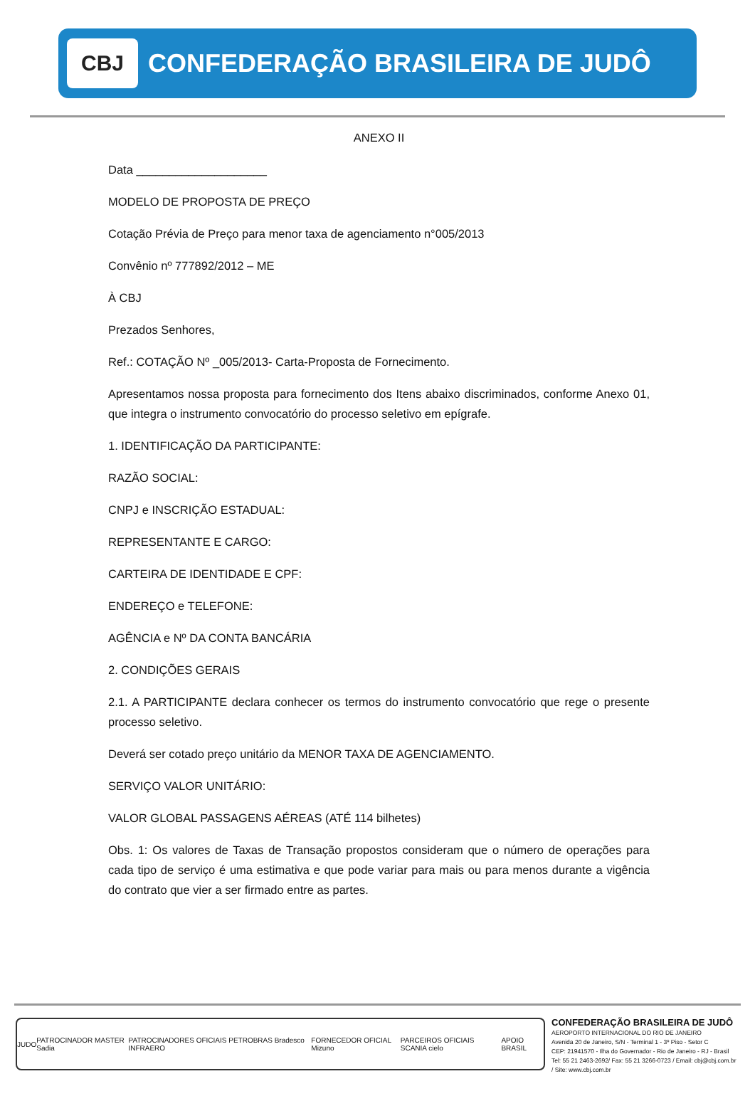CBJ
CONFEDERAÇÃO BRASILEIRA DE JUDÔ
ANEXO II
Data ____________________
MODELO DE PROPOSTA DE PREÇO
Cotação Prévia de Preço para menor taxa de agenciamento n°005/2013
Convênio nº 777892/2012 – ME
À CBJ
Prezados Senhores,
Ref.: COTAÇÃO Nº _005/2013- Carta-Proposta de Fornecimento.
Apresentamos nossa proposta para fornecimento dos Itens abaixo discriminados, conforme Anexo 01, que integra o instrumento convocatório do processo seletivo em epígrafe.
1. IDENTIFICAÇÃO DA PARTICIPANTE:
RAZÃO SOCIAL:
CNPJ e INSCRIÇÃO ESTADUAL:
REPRESENTANTE E CARGO:
CARTEIRA DE IDENTIDADE E CPF:
ENDEREÇO e TELEFONE:
AGÊNCIA e Nº DA CONTA BANCÁRIA
2. CONDIÇÕES GERAIS
2.1. A PARTICIPANTE declara conhecer os termos do instrumento convocatório que rege o presente processo seletivo.
Deverá ser cotado preço unitário da MENOR TAXA DE AGENCIAMENTO.
SERVIÇO VALOR UNITÁRIO:
VALOR GLOBAL PASSAGENS AÉREAS (ATÉ 114 bilhetes)
Obs. 1: Os valores de Taxas de Transação propostos consideram que o número de operações para cada tipo de serviço é uma estimativa e que pode variar para mais ou para menos durante a vigência do contrato que vier a ser firmado entre as partes.
JUDO PATROCINADOR MASTER Sadia PATROCINADORES OFICIAIS PETROBRAS Bradesco INFRAERO FORNECEDOR OFICIAL Mizuno PARCEIROS OFICIAIS SCANIA cielo APOIO BRASIL
CONFEDERAÇÃO BRASILEIRA DE JUDÔ
AEROPORTO INTERNACIONAL DO RIO DE JANEIRO
Avenida 20 de Janeiro, S/N - Terminal 1 - 3º Piso - Setor C
CEP: 21941570 - Ilha do Governador - Rio de Janeiro - RJ - Brasil
Tel: 55 21 2463-2692/ Fax: 55 21 3266-0723 / Email: cbj@cbj.com.br / Site: www.cbj.com.br